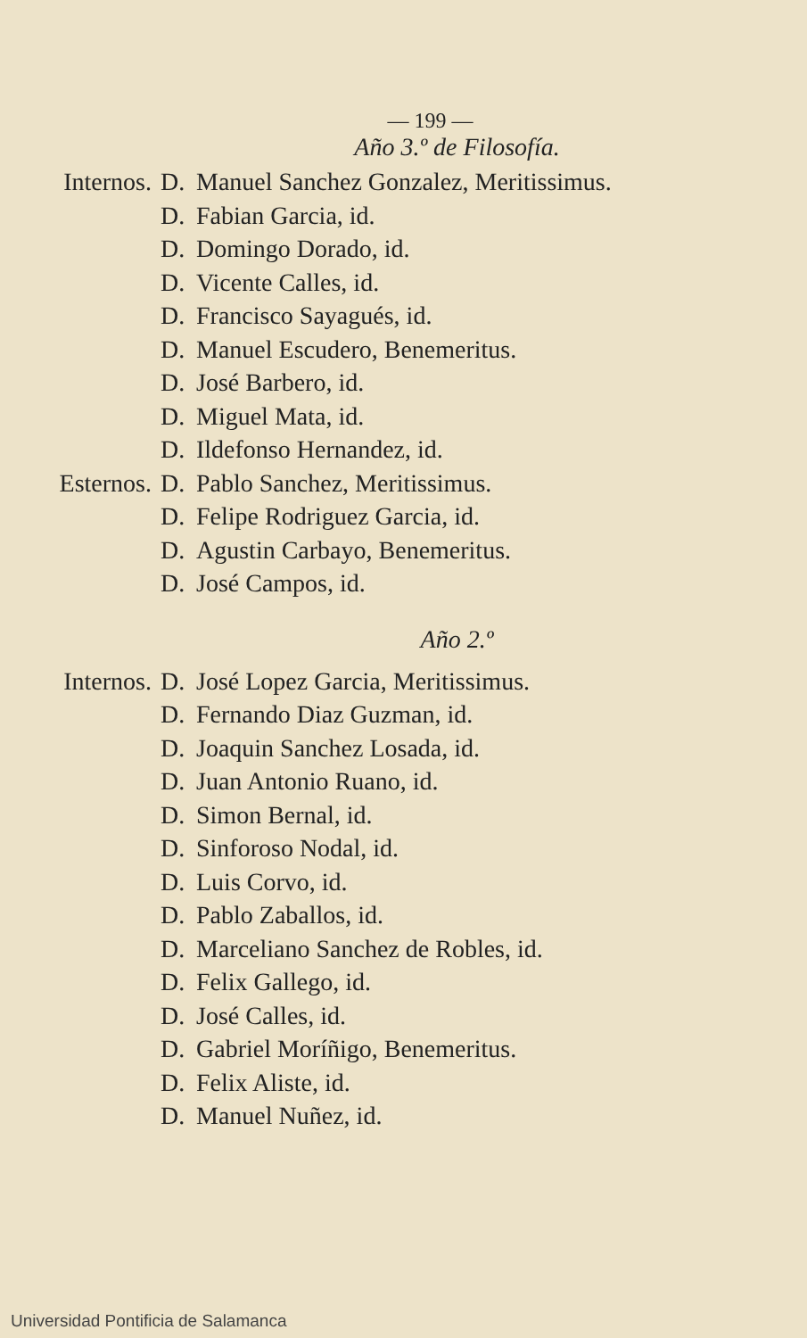— 199 —
Año 3.º de Filosofía.
Internos. D. Manuel Sanchez Gonzalez, Meritissimus.
D. Fabian Garcia, id.
D. Domingo Dorado, id.
D. Vicente Calles, id.
D. Francisco Sayagués, id.
D. Manuel Escudero, Benemeritus.
D. José Barbero, id.
D. Miguel Mata, id.
D. Ildefonso Hernandez, id.
Esternos. D. Pablo Sanchez, Meritissimus.
D. Felipe Rodriguez Garcia, id.
D. Agustin Carbayo, Benemeritus.
D. José Campos, id.
Año 2.º
Internos. D. José Lopez Garcia, Meritissimus.
D. Fernando Diaz Guzman, id.
D. Joaquin Sanchez Losada, id.
D. Juan Antonio Ruano, id.
D. Simon Bernal, id.
D. Sinforoso Nodal, id.
D. Luis Corvo, id.
D. Pablo Zaballos, id.
D. Marceliano Sanchez de Robles, id.
D. Felix Gallego, id.
D. José Calles, id.
D. Gabriel Moríñigo, Benemeritus.
D. Felix Aliste, id.
D. Manuel Nuñez, id.
Universidad Pontificia de Salamanca